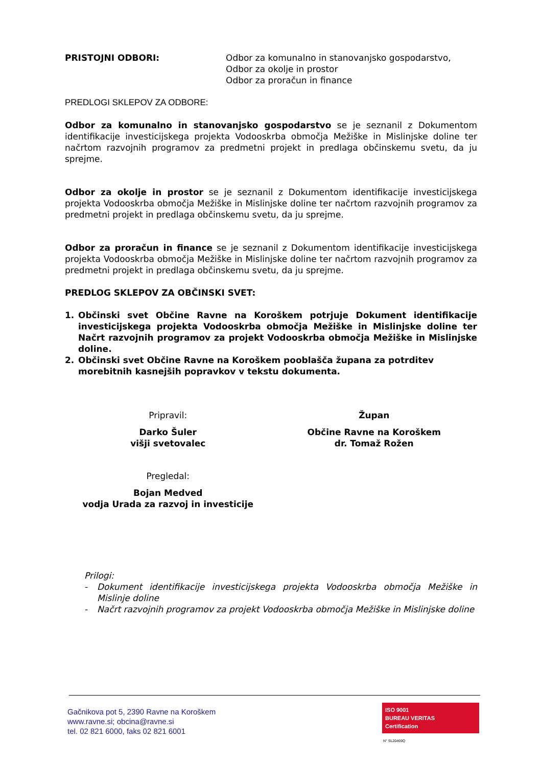PRISTOJNI ODBORI: Odbor za komunalno in stanovanjsko gospodarstvo,
Odbor za okolje in prostor
Odbor za proračun in finance
PREDLOGI SKLEPOV ZA ODBORE:
Odbor za komunalno in stanovanjsko gospodarstvo se je seznanil z Dokumentom identifikacije investicijskega projekta Vodooskrba območja Mežiške in Mislinjske doline ter načrtom razvojnih programov za predmetni projekt in predlaga občinskemu svetu, da ju sprejme.
Odbor za okolje in prostor se je seznanil z Dokumentom identifikacije investicijskega projekta Vodooskrba območja Mežiške in Mislinjske doline ter načrtom razvojnih programov za predmetni projekt in predlaga občinskemu svetu, da ju sprejme.
Odbor za proračun in finance se je seznanil z Dokumentom identifikacije investicijskega projekta Vodooskrba območja Mežiške in Mislinjske doline ter načrtom razvojnih programov za predmetni projekt in predlaga občinskemu svetu, da ju sprejme.
PREDLOG SKLEPOV ZA OBČINSKI SVET:
1. Občinski svet Občine Ravne na Koroškem potrjuje Dokument identifikacije investicijskega projekta Vodooskrba območja Mežiške in Mislinjske doline ter Načrt razvojnih programov za projekt Vodooskrba območja Mežiške in Mislinjske doline.
2. Občinski svet Občine Ravne na Koroškem pooblašča župana za potrditev morebitnih kasnejših popravkov v tekstu dokumenta.
Pripravil:
Darko Šuler
višji svetovalec
Župan
Občine Ravne na Koroškem
dr. Tomaž Rožen
Pregledal:
Bojan Medved
vodja Urada za razvoj in investicije
Prilogi:
- Dokument identifikacije investicijskega projekta Vodooskrba območja Mežiške in Mislinje doline
- Načrt razvojnih programov za projekt Vodooskrba območja Mežiške in Mislinjske doline
Gačnikova pot 5, 2390 Ravne na Koroškem
www.ravne.si; obcina@ravne.si
tel. 02 821 6000, faks 02 821 6001
ISO 9001
BUREAU VERITAS
Certification
N° SL20469Q